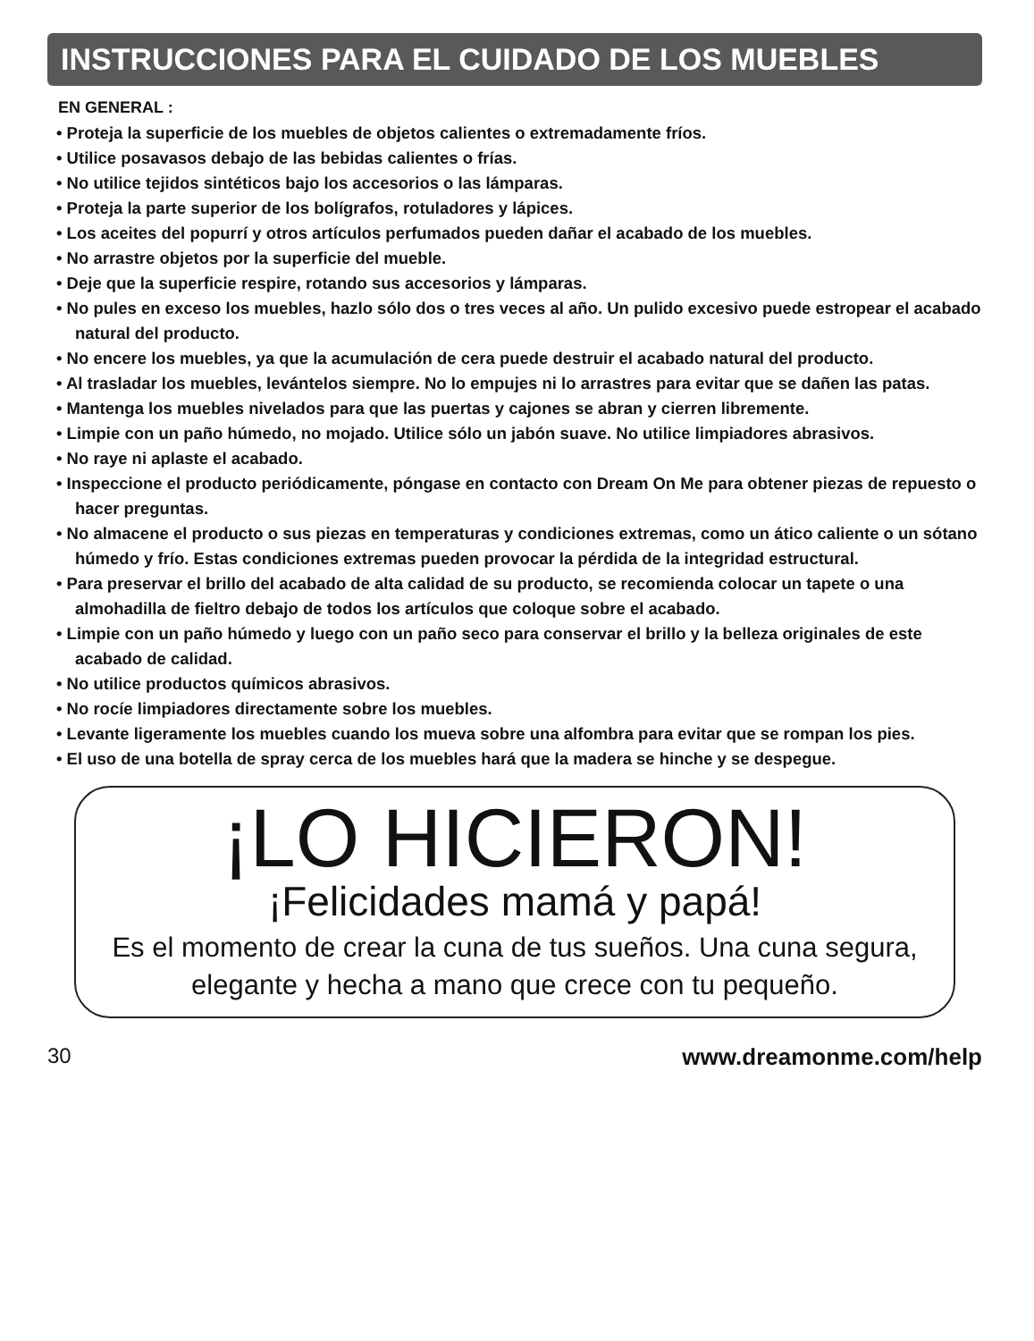INSTRUCCIONES PARA EL CUIDADO DE LOS MUEBLES
EN GENERAL :
• Proteja la superficie de los muebles de objetos calientes o extremadamente fríos.
• Utilice posavasos debajo de las bebidas calientes o frías.
• No utilice tejidos sintéticos bajo los accesorios o las lámparas.
• Proteja la parte superior de los bolígrafos, rotuladores y lápices.
• Los aceites del popurrí y otros artículos perfumados pueden dañar el acabado de los muebles.
• No arrastre objetos por la superficie del mueble.
• Deje que la superficie respire, rotando sus accesorios y lámparas.
• No pules en exceso los muebles, hazlo sólo dos o tres veces al año. Un pulido excesivo puede estropear el acabado natural del producto.
• No encere los muebles, ya que la acumulación de cera puede destruir el acabado natural del producto.
• Al trasladar los muebles, levántelos siempre. No lo empujes ni lo arrastres para evitar que se dañen las patas.
• Mantenga los muebles nivelados para que las puertas y cajones se abran y cierren libremente.
• Limpie con un paño húmedo, no mojado. Utilice sólo un jabón suave. No utilice limpiadores abrasivos.
• No raye ni aplaste el acabado.
• Inspeccione el producto periódicamente, póngase en contacto con Dream On Me para obtener piezas de repuesto o hacer preguntas.
• No almacene el producto o sus piezas en temperaturas y condiciones extremas, como un ático caliente o un sótano húmedo y frío. Estas condiciones extremas pueden provocar la pérdida de la integridad estructural.
• Para preservar el brillo del acabado de alta calidad de su producto, se recomienda colocar un tapete o una almohadilla de fieltro debajo de todos los artículos que coloque sobre el acabado.
• Limpie con un paño húmedo y luego con un paño seco para conservar el brillo y la belleza originales de este acabado de calidad.
• No utilice productos químicos abrasivos.
• No rocíe limpiadores directamente sobre los muebles.
• Levante ligeramente los muebles cuando los mueva sobre una alfombra para evitar que se rompan los pies.
• El uso de una botella de spray cerca de los muebles hará que la madera se hinche y se despegue.
¡LO HICIERON!
¡Felicidades mamá y papá!
Es el momento de crear la cuna de tus sueños. Una cuna segura, elegante y hecha a mano que crece con tu pequeño.
30 www.dreamonme.com/help